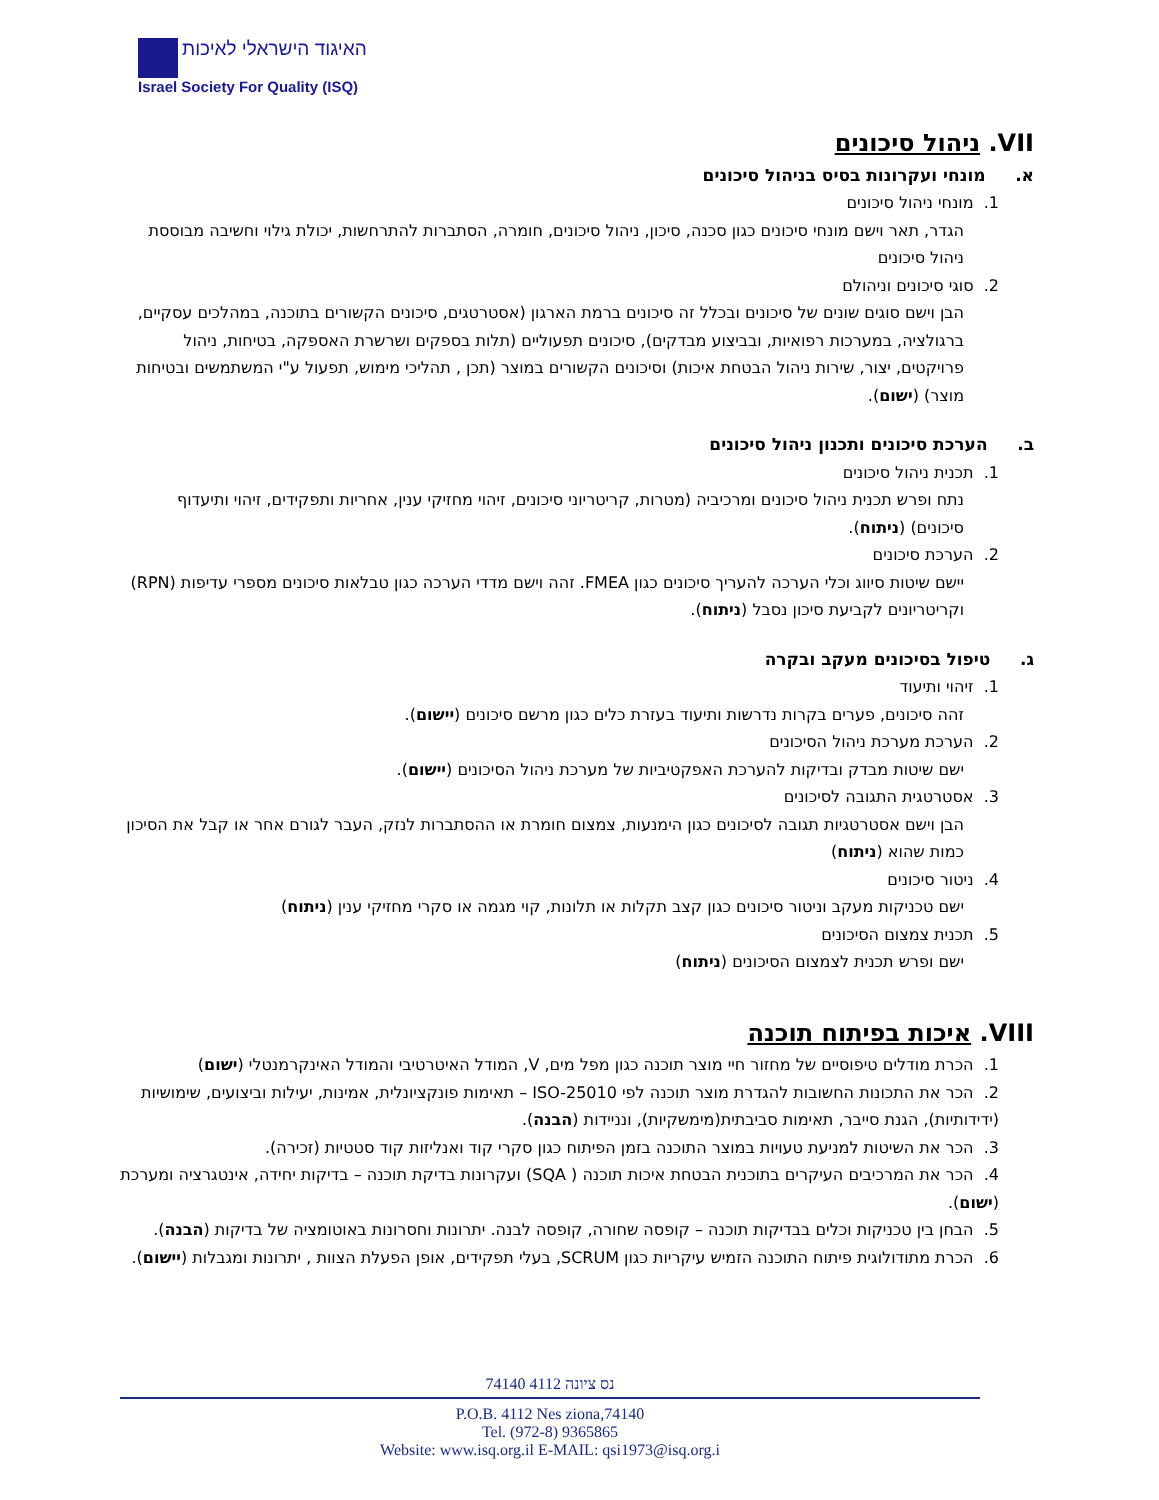האיגוד הישראלי לאיכות
Israel Society For Quality (ISQ)
VII. ניהול סיכונים
א. מונחי ועקרונות בסיס בניהול סיכונים
1. מונחי ניהול סיכונים
הגדר, תאר וישם מונחי סיכונים כגון סכנה, סיכון, ניהול סיכונים, חומרה, הסתברות להתרחשות, יכולת גילוי וחשיבה מבוססת ניהול סיכונים
2. סוגי סיכונים וניהולם
הבן וישם סוגים שונים של סיכונים ובכלל זה סיכונים ברמת הארגון (אסטרטגים, סיכונים הקשורים בתוכנה, במהלכים עסקיים, ברגולציה, במערכות רפואיות, ובביצוע מבדקים), סיכונים תפעוליים (תלות בספקים ושרשרת האספקה, בטיחות, ניהול פרויקטים, יצור, שירות ניהול הבטחת איכות) וסיכונים הקשורים במוצר (תכן , תהליכי מימוש, תפעול ע"י המשתמשים ובטיחות מוצר) (ישום).
ב. הערכת סיכונים ותכנון ניהול סיכונים
1. תכנית ניהול סיכונים
נתח ופרש תכנית ניהול סיכונים ומרכיביה (מטרות, קריטריוני סיכונים, זיהוי מחזיקי ענין, אחריות ותפקידים, זיהוי ותיעדוף סיכונים) (ניתוח).
2. הערכת סיכונים
יישם שיטות סיווג וכלי הערכה להעריך סיכונים כגון FMEA. זהה וישם מדדי הערכה כגון טבלאות סיכונים מספרי עדיפות (RPN) וקריטריונים לקביעת סיכון נסבל (ניתוח).
ג. טיפול בסיכונים מעקב ובקרה
1. זיהוי ותיעוד
זהה סיכונים, פערים בקרות נדרשות ותיעוד בעזרת כלים כגון מרשם סיכונים (יישום).
2. הערכת מערכת ניהול הסיכונים
ישם שיטות מבדק ובדיקות להערכת האפקטיביות של מערכת ניהול הסיכונים (יישום).
3. אסטרטגית התגובה לסיכונים
הבן וישם אסטרטגיות תגובה לסיכונים כגון הימנעות, צמצום חומרת או ההסתברות לנזק, העבר לגורם אחר או קבל את הסיכון כמות שהוא (ניתוח)
4. ניטור סיכונים
ישם טכניקות מעקב וניטור סיכונים כגון קצב תקלות או תלונות, קוי מגמה או סקרי מחזיקי ענין (ניתוח)
5. תכנית צמצום הסיכונים
ישם ופרש תכנית לצמצום הסיכונים (ניתוח)
VIII. איכות בפיתוח תוכנה
1. הכרת מודלים טיפוסיים של מחזור חיי מוצר תוכנה כגון מפל מים, V, המודל האיטרטיבי והמודל האינקרמנטלי (ישום)
2. הכר את התכונות החשובות להגדרת מוצר תוכנה לפי ISO-25010 – תאימות פונקציונלית, אמינות, יעילות וביצועים, שימושיות (ידידותיות), הגנת סייבר, תאימות סביבתית(מימשקיות), ונניידות (הבנה).
3. הכר את השיטות למניעת טעויות במוצר התוכנה בזמן הפיתוח כגון סקרי קוד ואנליזות קוד סטטיות (זכירה).
4. הכר את המרכיבים העיקרים בתוכנית הבטחת איכות תוכנה ( SQA) ועקרונות בדיקת תוכנה – בדיקות יחידה, אינטגרציה ומערכת (ישום).
5. הבחן בין טכניקות וכלים בבדיקות תוכנה – קופסה שחורה, קופסה לבנה. יתרונות וחסרונות באוטומציה של בדיקות (הבנה).
6. הכרת מתודולוגית פיתוח התוכנה הזמיש עיקריות כגון SCRUM, בעלי תפקידים, אופן הפעלת הצוות , יתרונות ומגבלות (יישום).
74140 נס ציונה 4112
P.O.B. 4112 Nes ziona,74140
Tel. (972-8) 9365865
Website: www.isq.org.il E-MAIL: qsi1973@isq.org.i